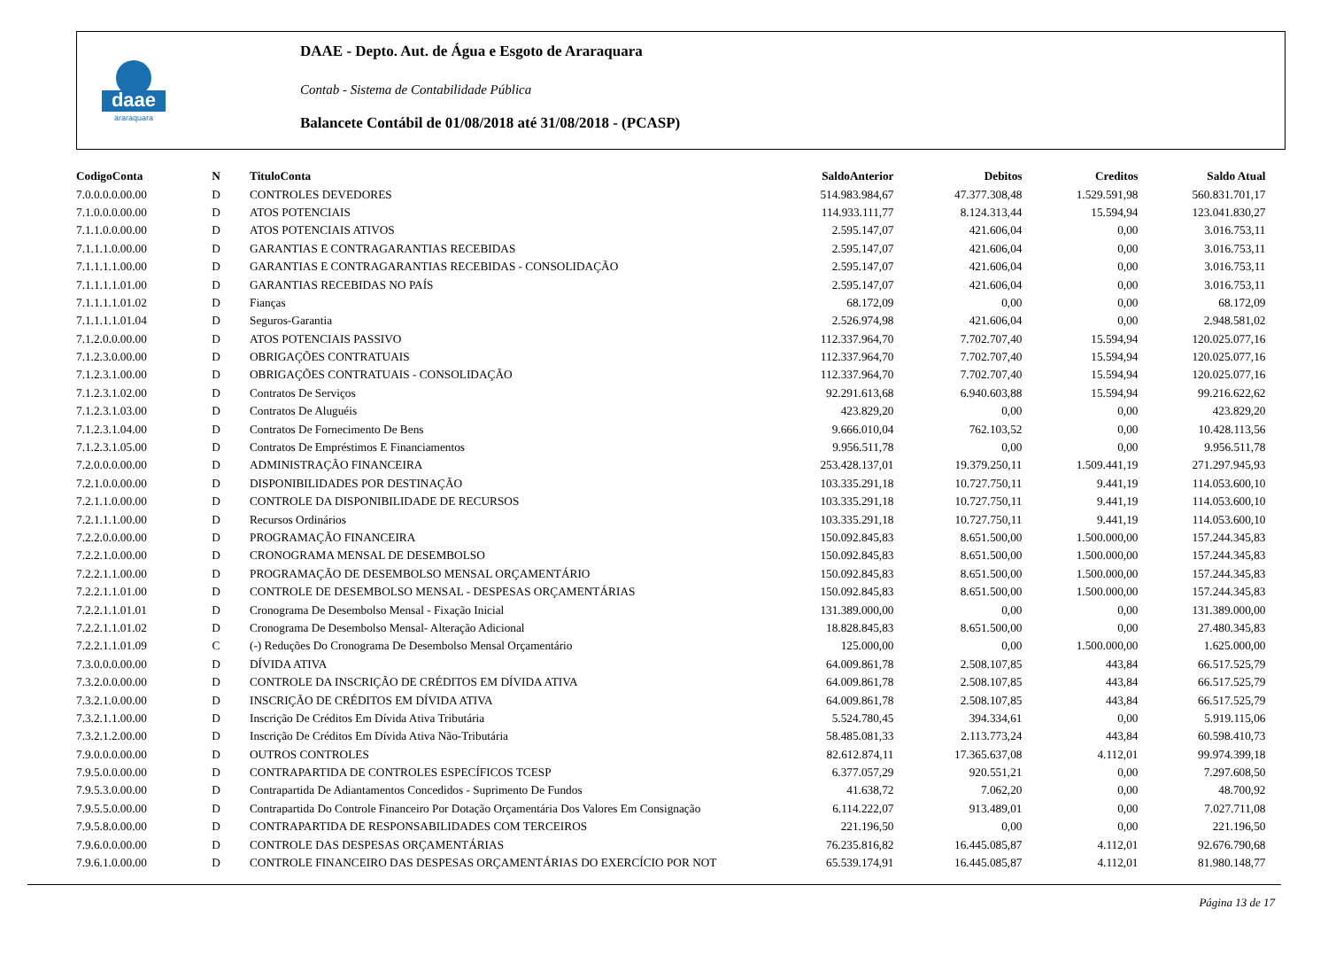daae
araraquara
DAAE - Depto. Aut. de Água e Esgoto de Araraquara
Contab - Sistema de Contabilidade Pública
Balancete Contábil de 01/08/2018 até 31/08/2018 - (PCASP)
| CodigoConta | N | TituloConta | SaldoAnterior | Debitos | Creditos | Saldo Atual |
| --- | --- | --- | --- | --- | --- | --- |
| 7.0.0.0.0.00.00 | D | CONTROLES DEVEDORES | 514.983.984,67 | 47.377.308,48 | 1.529.591,98 | 560.831.701,17 |
| 7.1.0.0.0.00.00 | D | ATOS POTENCIAIS | 114.933.111,77 | 8.124.313,44 | 15.594,94 | 123.041.830,27 |
| 7.1.1.0.0.00.00 | D | ATOS POTENCIAIS ATIVOS | 2.595.147,07 | 421.606,04 | 0,00 | 3.016.753,11 |
| 7.1.1.1.0.00.00 | D | GARANTIAS E CONTRAGARANTIAS RECEBIDAS | 2.595.147,07 | 421.606,04 | 0,00 | 3.016.753,11 |
| 7.1.1.1.1.00.00 | D | GARANTIAS E CONTRAGARANTIAS RECEBIDAS - CONSOLIDAÇÃO | 2.595.147,07 | 421.606,04 | 0,00 | 3.016.753,11 |
| 7.1.1.1.1.01.00 | D | GARANTIAS RECEBIDAS NO PAÍS | 2.595.147,07 | 421.606,04 | 0,00 | 3.016.753,11 |
| 7.1.1.1.1.01.02 | D | Fianças | 68.172,09 | 0,00 | 0,00 | 68.172,09 |
| 7.1.1.1.1.01.04 | D | Seguros-Garantia | 2.526.974,98 | 421.606,04 | 0,00 | 2.948.581,02 |
| 7.1.2.0.0.00.00 | D | ATOS POTENCIAIS PASSIVO | 112.337.964,70 | 7.702.707,40 | 15.594,94 | 120.025.077,16 |
| 7.1.2.3.0.00.00 | D | OBRIGAÇÕES CONTRATUAIS | 112.337.964,70 | 7.702.707,40 | 15.594,94 | 120.025.077,16 |
| 7.1.2.3.1.00.00 | D | OBRIGAÇÕES CONTRATUAIS - CONSOLIDAÇÃO | 112.337.964,70 | 7.702.707,40 | 15.594,94 | 120.025.077,16 |
| 7.1.2.3.1.02.00 | D | Contratos De Serviços | 92.291.613,68 | 6.940.603,88 | 15.594,94 | 99.216.622,62 |
| 7.1.2.3.1.03.00 | D | Contratos De Aluguéis | 423.829,20 | 0,00 | 0,00 | 423.829,20 |
| 7.1.2.3.1.04.00 | D | Contratos De Fornecimento De Bens | 9.666.010,04 | 762.103,52 | 0,00 | 10.428.113,56 |
| 7.1.2.3.1.05.00 | D | Contratos De Empréstimos E Financiamentos | 9.956.511,78 | 0,00 | 0,00 | 9.956.511,78 |
| 7.2.0.0.0.00.00 | D | ADMINISTRAÇÃO FINANCEIRA | 253.428.137,01 | 19.379.250,11 | 1.509.441,19 | 271.297.945,93 |
| 7.2.1.0.0.00.00 | D | DISPONIBILIDADES POR DESTINAÇÃO | 103.335.291,18 | 10.727.750,11 | 9.441,19 | 114.053.600,10 |
| 7.2.1.1.0.00.00 | D | CONTROLE DA DISPONIBILIDADE DE RECURSOS | 103.335.291,18 | 10.727.750,11 | 9.441,19 | 114.053.600,10 |
| 7.2.1.1.1.00.00 | D | Recursos Ordinários | 103.335.291,18 | 10.727.750,11 | 9.441,19 | 114.053.600,10 |
| 7.2.2.0.0.00.00 | D | PROGRAMAÇÃO FINANCEIRA | 150.092.845,83 | 8.651.500,00 | 1.500.000,00 | 157.244.345,83 |
| 7.2.2.1.0.00.00 | D | CRONOGRAMA MENSAL DE DESEMBOLSO | 150.092.845,83 | 8.651.500,00 | 1.500.000,00 | 157.244.345,83 |
| 7.2.2.1.1.00.00 | D | PROGRAMAÇÃO DE DESEMBOLSO MENSAL ORÇAMENTÁRIO | 150.092.845,83 | 8.651.500,00 | 1.500.000,00 | 157.244.345,83 |
| 7.2.2.1.1.01.00 | D | CONTROLE DE DESEMBOLSO MENSAL - DESPESAS ORÇAMENTÁRIAS | 150.092.845,83 | 8.651.500,00 | 1.500.000,00 | 157.244.345,83 |
| 7.2.2.1.1.01.01 | D | Cronograma De Desembolso Mensal - Fixação Inicial | 131.389.000,00 | 0,00 | 0,00 | 131.389.000,00 |
| 7.2.2.1.1.01.02 | D | Cronograma De Desembolso Mensal- Alteração Adicional | 18.828.845,83 | 8.651.500,00 | 0,00 | 27.480.345,83 |
| 7.2.2.1.1.01.09 | C | (-) Reduções Do Cronograma De Desembolso Mensal Orçamentário | 125.000,00 | 0,00 | 1.500.000,00 | 1.625.000,00 |
| 7.3.0.0.0.00.00 | D | DÍVIDA ATIVA | 64.009.861,78 | 2.508.107,85 | 443,84 | 66.517.525,79 |
| 7.3.2.0.0.00.00 | D | CONTROLE DA INSCRIÇÃO DE CRÉDITOS EM DÍVIDA ATIVA | 64.009.861,78 | 2.508.107,85 | 443,84 | 66.517.525,79 |
| 7.3.2.1.0.00.00 | D | INSCRIÇÃO DE CRÉDITOS EM DÍVIDA ATIVA | 64.009.861,78 | 2.508.107,85 | 443,84 | 66.517.525,79 |
| 7.3.2.1.1.00.00 | D | Inscrição De Créditos Em Dívida Ativa Tributária | 5.524.780,45 | 394.334,61 | 0,00 | 5.919.115,06 |
| 7.3.2.1.2.00.00 | D | Inscrição De Créditos Em Dívida Ativa Não-Tributária | 58.485.081,33 | 2.113.773,24 | 443,84 | 60.598.410,73 |
| 7.9.0.0.0.00.00 | D | OUTROS CONTROLES | 82.612.874,11 | 17.365.637,08 | 4.112,01 | 99.974.399,18 |
| 7.9.5.0.0.00.00 | D | CONTRAPARTIDA DE CONTROLES ESPECÍFICOS TCESP | 6.377.057,29 | 920.551,21 | 0,00 | 7.297.608,50 |
| 7.9.5.3.0.00.00 | D | Contrapartida De Adiantamentos Concedidos - Suprimento De Fundos | 41.638,72 | 7.062,20 | 0,00 | 48.700,92 |
| 7.9.5.5.0.00.00 | D | Contrapartida Do Controle Financeiro Por Dotação Orçamentária Dos Valores Em Consignação | 6.114.222,07 | 913.489,01 | 0,00 | 7.027.711,08 |
| 7.9.5.8.0.00.00 | D | CONTRAPARTIDA DE RESPONSABILIDADES COM TERCEIROS | 221.196,50 | 0,00 | 0,00 | 221.196,50 |
| 7.9.6.0.0.00.00 | D | CONTROLE DAS DESPESAS ORÇAMENTÁRIAS | 76.235.816,82 | 16.445.085,87 | 4.112,01 | 92.676.790,68 |
| 7.9.6.1.0.00.00 | D | CONTROLE FINANCEIRO DAS DESPESAS ORÇAMENTÁRIAS DO EXERCÍCIO POR NOT | 65.539.174,91 | 16.445.085,87 | 4.112,01 | 81.980.148,77 |
Página 13 de 17